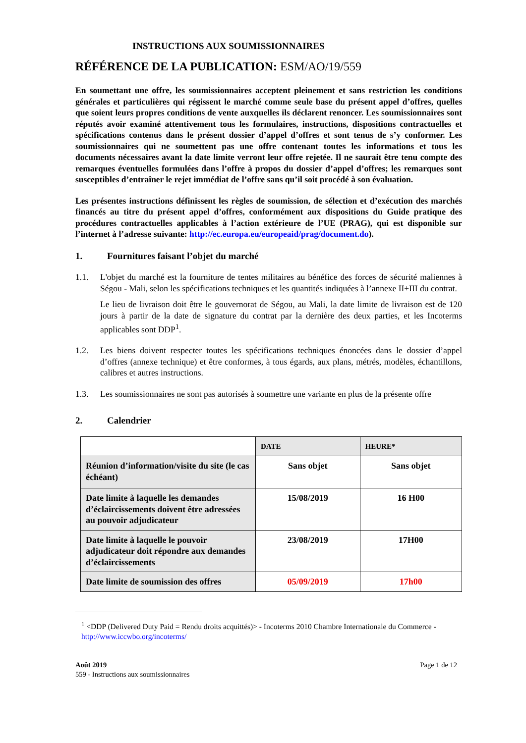INSTRUCTIONS AUX SOUMISSIONNAIRES
RÉFÉRENCE DE LA PUBLICATION: ESM/AO/19/559
En soumettant une offre, les soumissionnaires acceptent pleinement et sans restriction les conditions générales et particulières qui régissent le marché comme seule base du présent appel d’offres, quelles que soient leurs propres conditions de vente auxquelles ils déclarent renoncer. Les soumissionnaires sont réputés avoir examiné attentivement tous les formulaires, instructions, dispositions contractuelles et spécifications contenus dans le présent dossier d’appel d’offres et sont tenus de s’y conformer. Les soumissionnaires qui ne soumettent pas une offre contenant toutes les informations et tous les documents nécessaires avant la date limite verront leur offre rejetée. Il ne saurait être tenu compte des remarques éventuelles formulées dans l’offre à propos du dossier d’appel d’offres; les remarques sont susceptibles d’entraîner le rejet immédiat de l’offre sans qu’il soit procédé à son évaluation.
Les présentes instructions définissent les règles de soumission, de sélection et d’exécution des marchés financés au titre du présent appel d’offres, conformément aux dispositions du Guide pratique des procédures contractuelles applicables à l’action extérieure de l’UE (PRAG), qui est disponible sur l’internet à l’adresse suivante: http://ec.europa.eu/europeaid/prag/document.do).
1. Fournitures faisant l’objet du marché
1.1. L'objet du marché est la fourniture de tentes militaires au bénéfice des forces de sécurité maliennes à Ségou - Mali, selon les spécifications techniques et les quantités indiquées à l’annexe II+III du contrat.
Le lieu de livraison doit être le gouvernorat de Ségou, au Mali, la date limite de livraison est de 120 jours à partir de la date de signature du contrat par la dernière des deux parties, et les Incoterms applicables sont DDP<sup>1</sup>.
1.2. Les biens doivent respecter toutes les spécifications techniques énoncées dans le dossier d’appel d’offres (annexe technique) et être conformes, à tous égards, aux plans, métrés, modèles, échantillons, calibres et autres instructions.
1.3. Les soumissionnaires ne sont pas autorisés à soumettre une variante en plus de la présente offre
2. Calendrier
| | DATE | HEURE* |
| --- | --- | --- |
| Réunion d’information/visite du site (le cas échéant) | Sans objet | Sans objet |
| Date limite à laquelle les demandes d’éclaircissements doivent être adressées au pouvoir adjudicateur | 15/08/2019 | 16 H00 |
| Date limite à laquelle le pouvoir adjudicateur doit répondre aux demandes d’éclaircissements | 23/08/2019 | 17H00 |
| Date limite de soumission des offres | 05/09/2019 | 17h00 |
<sup>1</sup> <DDP (Delivered Duty Paid = Rendu droits acquittés)> - Incoterms 2010 Chambre Internationale du Commerce - http://www.iccwbo.org/incoterms/
Août 2019
559 - Instructions aux soumissionnaires
Page 1 de 12